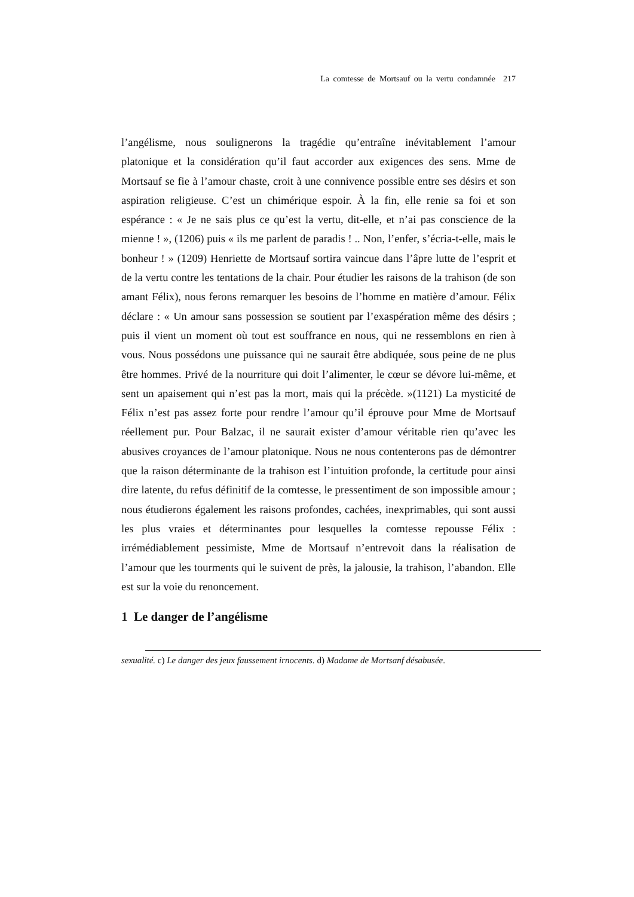La comtesse de Mortsauf ou la vertu condamnée 217
l’angélisme, nous soulignerons la tragédie qu’entraîne inévitablement l’amour platonique et la considération qu’il faut accorder aux exigences des sens. Mme de Mortsauf se fie à l’amour chaste, croit à une connivence possible entre ses désirs et son aspiration religieuse. C’est un chimérique espoir. À la fin, elle renie sa foi et son espérance : « Je ne sais plus ce qu’est la vertu, dit-elle, et n’ai pas conscience de la mienne ! », (1206) puis « ils me parlent de paradis ! .. Non, l’enfer, s’écria-t-elle, mais le bonheur ! » (1209) Henriette de Mortsauf sortira vaincue dans l’âpre lutte de l’esprit et de la vertu contre les tentations de la chair. Pour étudier les raisons de la trahison (de son amant Félix), nous ferons remarquer les besoins de l’homme en matière d’amour. Félix déclare : « Un amour sans possession se soutient par l’exaspération même des désirs ; puis il vient un moment où tout est souffrance en nous, qui ne ressemblons en rien à vous. Nous possédons une puissance qui ne saurait être abdiquée, sous peine de ne plus être hommes. Privé de la nourriture qui doit l’alimenter, le cœur se dévore lui-même, et sent un apaisement qui n’est pas la mort, mais qui la précède. »(1121) La mysticité de Félix n’est pas assez forte pour rendre l’amour qu’il éprouve pour Mme de Mortsauf réellement pur. Pour Balzac, il ne saurait exister d’amour véritable rien qu’avec les abusives croyances de l’amour platonique. Nous ne nous contenterons pas de démontrer que la raison déterminante de la trahison est l’intuition profonde, la certitude pour ainsi dire latente, du refus définitif de la comtesse, le pressentiment de son impossible amour ; nous étudierons également les raisons profondes, cachées, inexprimables, qui sont aussi les plus vraies et déterminantes pour lesquelles la comtesse repousse Félix : irrémédiablement pessimiste, Mme de Mortsauf n’entrevoit dans la réalisation de l’amour que les tourments qui le suivent de près, la jalousie, la trahison, l’abandon. Elle est sur la voie du renoncement.
1 Le danger de l’angélisme
sexualité. c) Le danger des jeux faussement irnocents. d) Madame de Mortsanf désabusée.